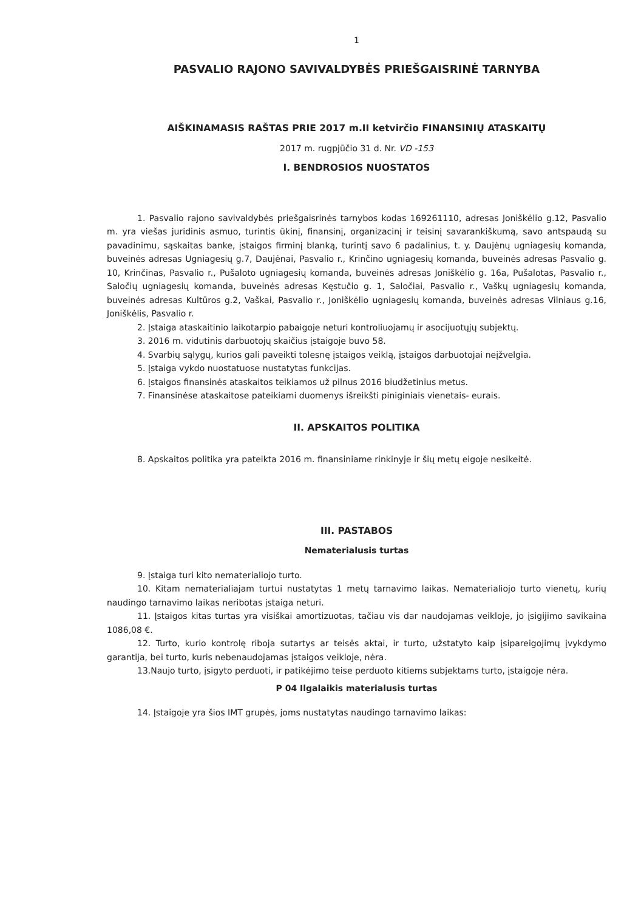1
PASVALIO RAJONO SAVIVALDYBĖS PRIEŠGAISRINĖ TARNYBA
AIŠKINAMASIS RAŠTAS PRIE 2017 m.II ketvirčio FINANSINIŲ ATASKAITŲ
2017 m. rugpjūčio 31 d. Nr. VD -153
I. BENDROSIOS NUOSTATOS
1. Pasvalio rajono savivaldybės priešgaisrinės tarnybos kodas 169261110, adresas Joniškėlio g.12, Pasvalio m. yra viešas juridinis asmuo, turintis ūkinį, finansinį, organizacinį ir teisinį savarankiškumą, savo antspaudą su pavadinimu, sąskaitas banke, įstaigos firminį blanką, turintį savo 6 padalinius, t. y. Daujėnų ugniagesių komanda, buveinės adresas Ugniagesių g.7, Daujėnai, Pasvalio r., Krinčino ugniagesių komanda, buveinės adresas Pasvalio g. 10, Krinčinas, Pasvalio r., Pušaloto ugniagesių komanda, buveinės adresas Joniškėlio g. 16a, Pušalotas, Pasvalio r., Saločių ugniagesių komanda, buveinės adresas Kęstučio g. 1, Saločiai, Pasvalio r., Vaškų ugniagesių komanda, buveinės adresas Kultūros g.2, Vaškai, Pasvalio r., Joniškėlio ugniagesių komanda, buveinės adresas Vilniaus g.16, Joniškėlis, Pasvalio r.
2. Įstaiga ataskaitinio laikotarpio pabaigoje neturi kontroliuojamų ir asocijuotųjų subjektų.
3. 2016 m. vidutinis darbuotojų skaičius įstaigoje buvo 58.
4. Svarbių sąlygų, kurios gali paveikti tolesnę įstaigos veiklą, įstaigos darbuotojai neįžvelgia.
5. Įstaiga vykdo nuostatuose nustatytas funkcijas.
6. Įstaigos finansinės ataskaitos teikiamos už pilnus 2016 biudžetinius metus.
7. Finansinėse ataskaitose pateikiami duomenys išreikšti piniginiais vienetais- eurais.
II. APSKAITOS POLITIKA
8. Apskaitos politika yra pateikta 2016 m. finansiniame rinkinyje ir šių metų eigoje nesikeitė.
III. PASTABOS
Nematerialusis turtas
9. Įstaiga turi kito nematerialiojo turto.
10. Kitam nematerialiajam turtui nustatytas 1 metų tarnavimo laikas. Nematerialiojo turto vienetų, kurių naudingo tarnavimo laikas neribotas įstaiga neturi.
11. Įstaigos kitas turtas yra visiškai amortizuotas, tačiau vis dar naudojamas veikloje, jo įsigijimo savikaina 1086,08 €.
12. Turto, kurio kontrolę riboja sutartys ar teisės aktai, ir turto, užstatyto kaip įsipareigojimų įvykdymo garantija, bei turto, kuris nebenaudojamas įstaigos veikloje, nėra.
13.Naujo turto, įsigyto perduoti, ir patikėjimo teise perduoto kitiems subjektams turto, įstaigoje nėra.
P 04 Ilgalaikis materialusis turtas
14. Įstaigoje yra šios IMT grupės, joms nustatytas naudingo tarnavimo laikas: